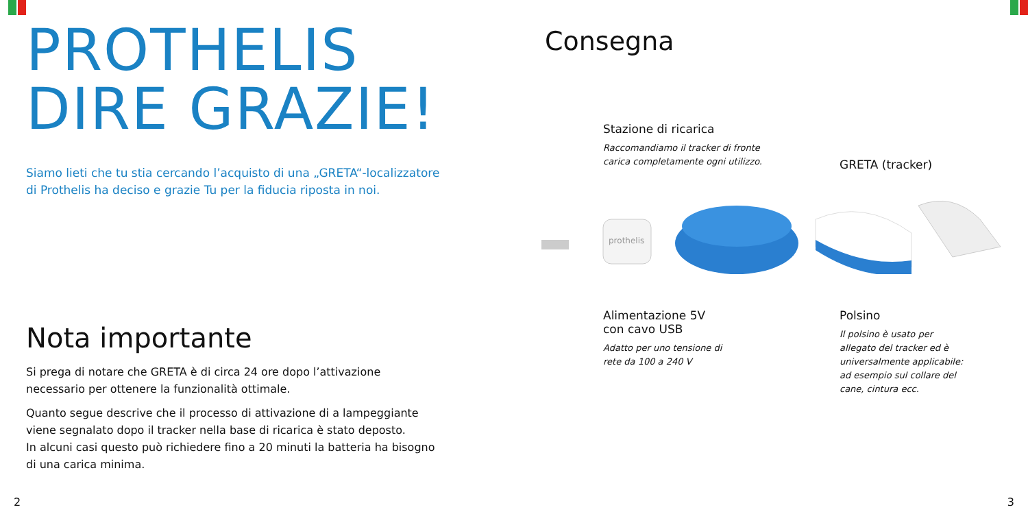PROTHELIS
DIRE GRAZIE!
Siamo lieti che tu stia cercando l’acquisto di una „GRETA“-localizzatore
di Prothelis ha deciso e grazie Tu per la fiducia riposta in noi.
Nota importante
Si prega di notare che GRETA è di circa 24 ore dopo l’attivazione
necessario per ottenere la funzionalità ottimale.
Quanto segue descrive che il processo di attivazione di a lampeggiante
viene segnalato dopo il tracker nella base di ricarica è stato deposto.
In alcuni casi questo può richiedere fino a 20 minuti la batteria ha bisogno
di una carica minima.
2
Consegna
Stazione di ricarica
Raccomandiamo il tracker di fronte
carica completamente ogni utilizzo.
GRETA (tracker)
prothelis
Alimentazione 5V
con cavo USB
Adatto per uno tensione di
rete da 100 a 240 V
Polsino
Il polsino è usato per
allegato del tracker ed è
universalmente applicabile:
ad esempio sul collare del
cane, cintura ecc.
3